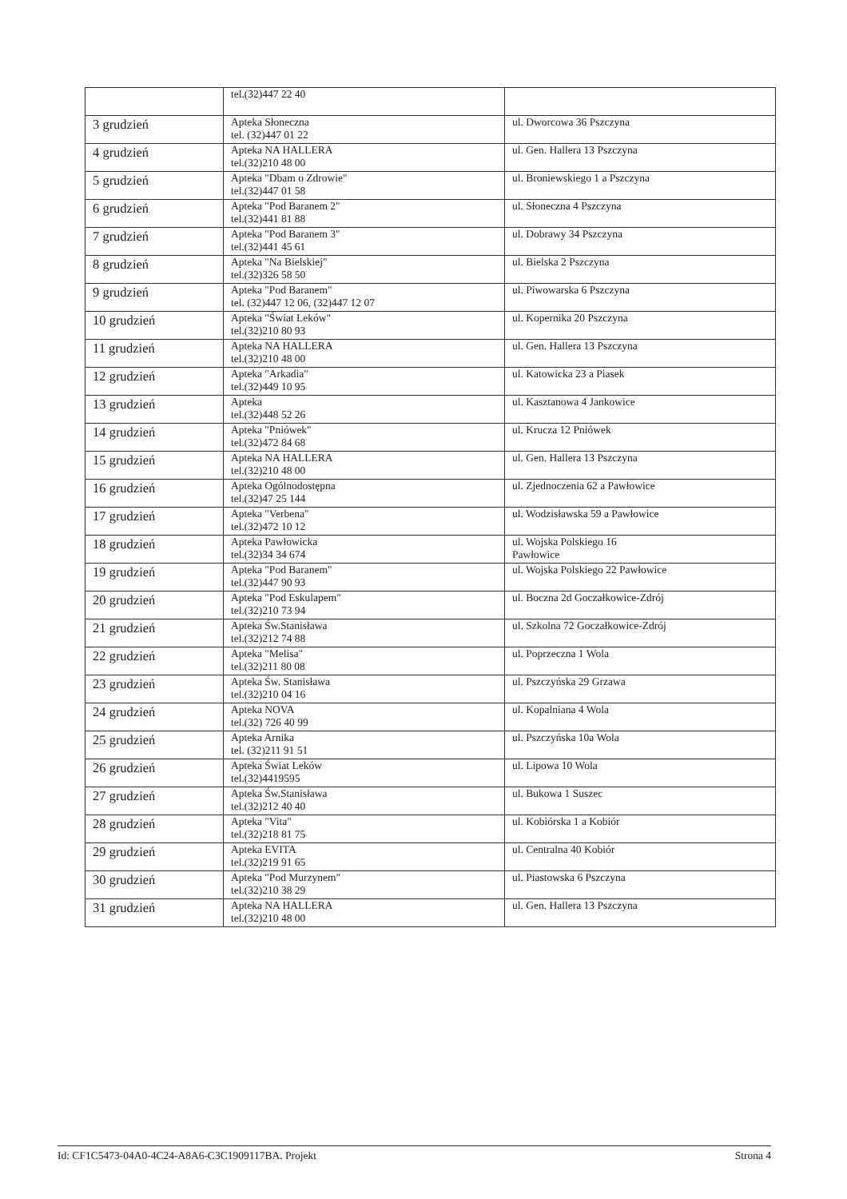| | tel.(32)447 22 40 | |
| 3 grudzień | Apteka Słoneczna tel. (32)447 01 22 | ul. Dworcowa 36 Pszczyna |
| 4 grudzień | Apteka NA HALLERA tel.(32)210 48 00 | ul. Gen. Hallera 13 Pszczyna |
| 5 grudzień | Apteka "Dbam o Zdrowie" tel.(32)447 01 58 | ul. Broniewskiego 1 a Pszczyna |
| 6 grudzień | Apteka "Pod Baranem 2" tel.(32)441 81 88 | ul. Słoneczna 4 Pszczyna |
| 7 grudzień | Apteka "Pod Baranem 3" tel.(32)441 45 61 | ul. Dobrawy 34 Pszczyna |
| 8 grudzień | Apteka "Na Bielskiej" tel.(32)326 58 50 | ul. Bielska 2 Pszczyna |
| 9 grudzień | Apteka "Pod Baranem" tel. (32)447 12 06, (32)447 12 07 | ul. Piwowarska 6 Pszczyna |
| 10 grudzień | Apteka "Świat Leków" tel.(32)210 80 93 | ul. Kopernika 20 Pszczyna |
| 11 grudzień | Apteka NA HALLERA tel.(32)210 48 00 | ul. Gen. Hallera 13 Pszczyna |
| 12 grudzień | Apteka "Arkadia" tel.(32)449 10 95 | ul. Katowicka 23 a Piasek |
| 13 grudzień | Apteka tel.(32)448 52 26 | ul. Kasztanowa 4 Jankowice |
| 14 grudzień | Apteka "Pniówek" tel.(32)472 84 68 | ul. Krucza 12 Pniówek |
| 15 grudzień | Apteka NA HALLERA tel.(32)210 48 00 | ul. Gen. Hallera 13 Pszczyna |
| 16 grudzień | Apteka Ogólnodostępna tel.(32)47 25 144 | ul. Zjednoczenia 62 a Pawłowice |
| 17 grudzień | Apteka "Verbena" tel.(32)472 10 12 | ul. Wodzisławska 59 a Pawłowice |
| 18 grudzień | Apteka Pawłowicka tel.(32)34 34 674 | ul. Wojska Polskiego 16 Pawłowice |
| 19 grudzień | Apteka "Pod Baranem" tel.(32)447 90 93 | ul. Wojska Polskiego 22 Pawłowice |
| 20 grudzień | Apteka "Pod Eskulapem" tel.(32)210 73 94 | ul. Boczna 2d Goczałkowice-Zdrój |
| 21 grudzień | Apteka Św.Stanisława tel.(32)212 74 88 | ul. Szkolna 72 Goczałkowice-Zdrój |
| 22 grudzień | Apteka "Melisa" tel.(32)211 80 08 | ul. Poprzeczna 1 Wola |
| 23 grudzień | Apteka Św. Stanisława tel.(32)210 04 16 | ul. Pszczyńska 29 Grzawa |
| 24 grudzień | Apteka NOVA tel.(32) 726 40 99 | ul. Kopalniana 4 Wola |
| 25 grudzień | Apteka Arnika tel. (32)211 91 51 | ul. Pszczyńska 10a Wola |
| 26 grudzień | Apteka Świat Leków tel.(32)4419595 | ul. Lipowa 10 Wola |
| 27 grudzień | Apteka Św.Stanisława tel.(32)212 40 40 | ul. Bukowa 1 Suszec |
| 28 grudzień | Apteka "Vita" tel.(32)218 81 75 | ul. Kobiórska 1 a Kobiór |
| 29 grudzień | Apteka EVITA tel.(32)219 91 65 | ul. Centralna 40 Kobiór |
| 30 grudzień | Apteka "Pod Murzynem" tel.(32)210 38 29 | ul. Piastowska 6 Pszczyna |
| 31 grudzień | Apteka NA HALLERA tel.(32)210 48 00 | ul. Gen. Hallera 13 Pszczyna |
Id: CF1C5473-04A0-4C24-A8A6-C3C1909117BA. Projekt Strona 4